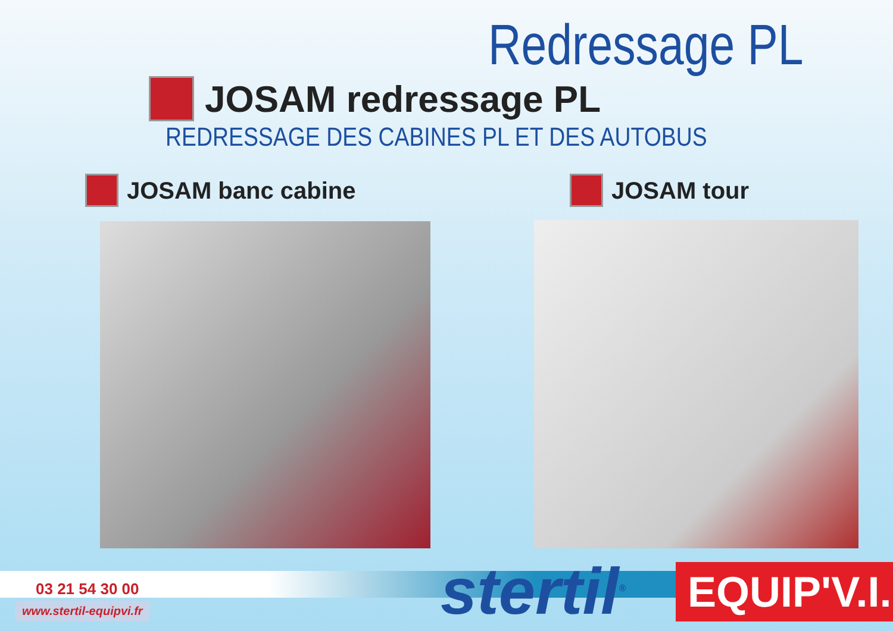Redressage PL
JOSAM redressage PL
REDRESSAGE DES CABINES PL ET DES AUTOBUS
JOSAM banc cabine JOSAM tour
03 21 54 30 00
www.stertil-equipvi.fr stertil<sup>®</sup>
EQUIP'V.I.